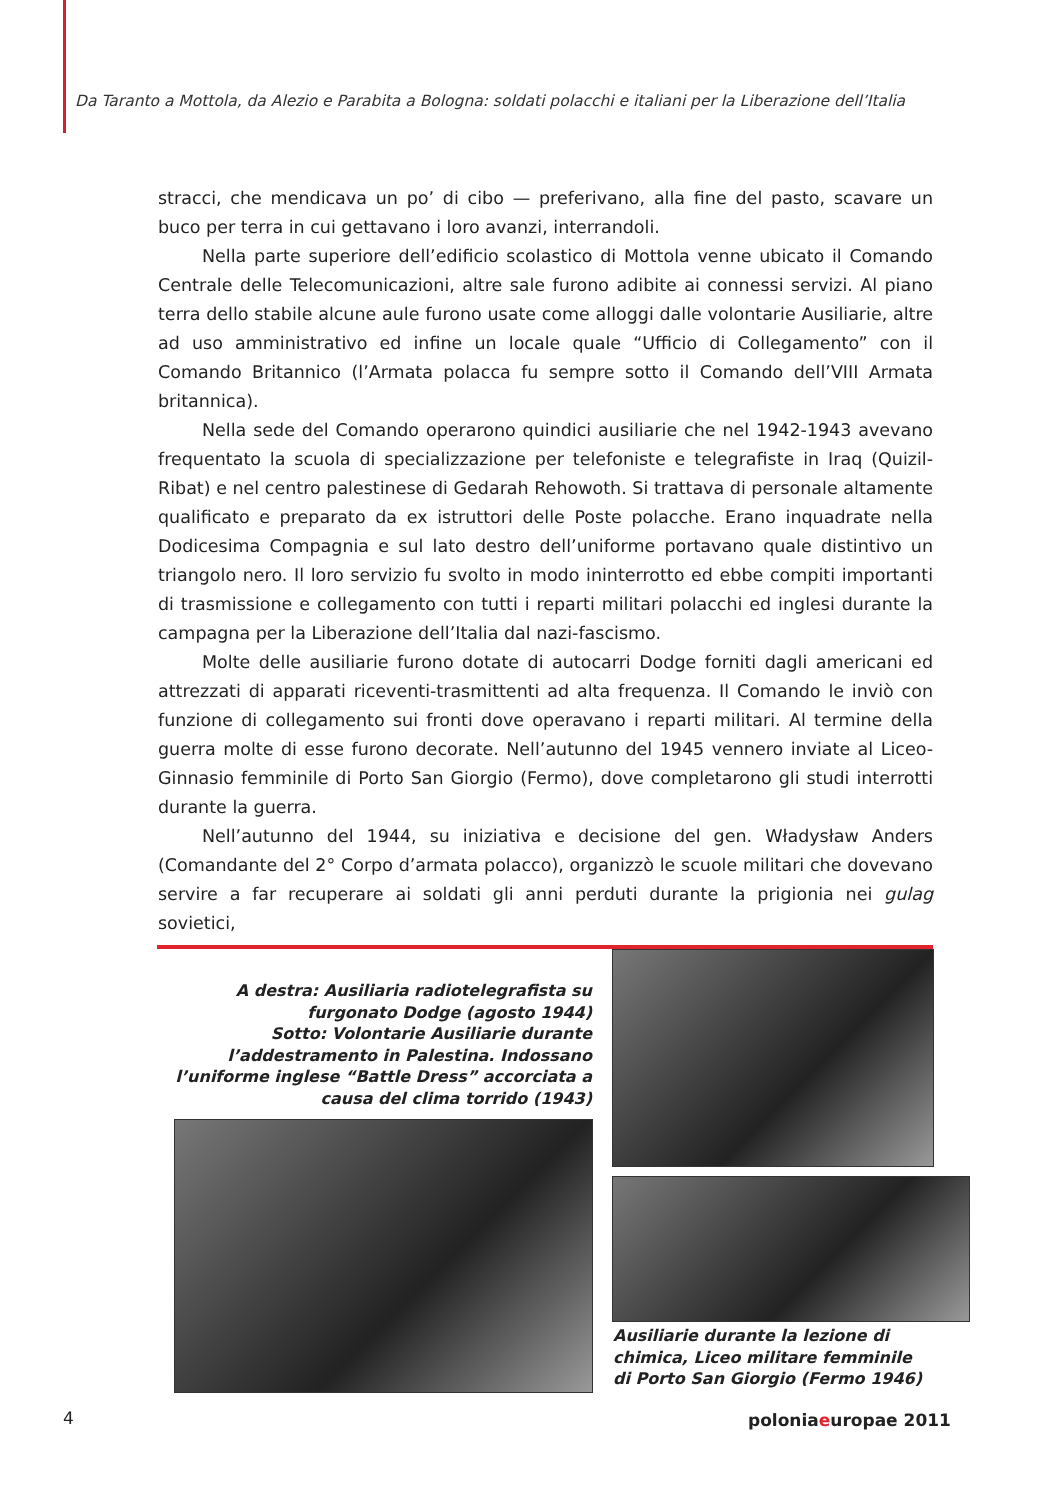Da Taranto a Mottola, da Alezio e Parabita a Bologna: soldati polacchi e italiani per la Liberazione dell’Italia
stracci, che mendicava un po’ di cibo — preferivano, alla fine del pasto, scavare un buco per terra in cui gettavano i loro avanzi, interrandoli.
Nella parte superiore dell’edificio scolastico di Mottola venne ubicato il Comando Centrale delle Telecomunicazioni, altre sale furono adibite ai connessi servizi. Al piano terra dello stabile alcune aule furono usate come alloggi dalle volontarie Ausiliarie, altre ad uso amministrativo ed infine un locale quale “Ufficio di Collegamento” con il Comando Britannico (l’Armata polacca fu sempre sotto il Comando dell’VIII Armata britannica).
Nella sede del Comando operarono quindici ausiliarie che nel 1942-1943 avevano frequentato la scuola di specializzazione per telefoniste e telegrafiste in Iraq (Quizil-Ribat) e nel centro palestinese di Gedarah Rehowoth. Si trattava di personale altamente qualificato e preparato da ex istruttori delle Poste polacche. Erano inquadrate nella Dodicesima Compagnia e sul lato destro dell’uniforme portavano quale distintivo un triangolo nero. Il loro servizio fu svolto in modo ininterrotto ed ebbe compiti importanti di trasmissione e collegamento con tutti i reparti militari polacchi ed inglesi durante la campagna per la Liberazione dell’Italia dal nazi-fascismo.
Molte delle ausiliarie furono dotate di autocarri Dodge forniti dagli americani ed attrezzati di apparati riceventi-trasmittenti ad alta frequenza. Il Comando le inviò con funzione di collegamento sui fronti dove operavano i reparti militari. Al termine della guerra molte di esse furono decorate. Nell’autunno del 1945 vennero inviate al Liceo-Ginnasio femminile di Porto San Giorgio (Fermo), dove completarono gli studi interrotti durante la guerra.
Nell’autunno del 1944, su iniziativa e decisione del gen. Władysław Anders (Comandante del 2° Corpo d’armata polacco), organizzò le scuole militari che dovevano servire a far recuperare ai soldati gli anni perduti durante la prigionia nei gulag sovietici,
A destra: Ausiliaria radiotelegrafista su furgonato Dodge (agosto 1944)
Sotto: Volontarie Ausiliarie durante l’addestramento in Palestina. Indossano l’uniforme inglese “Battle Dress” accorciata a causa del clima torrido (1943)
Ausiliarie durante la lezione di chimica, Liceo militare femminile di Porto San Giorgio (Fermo 1946)
4 poloniaeuropae 2011